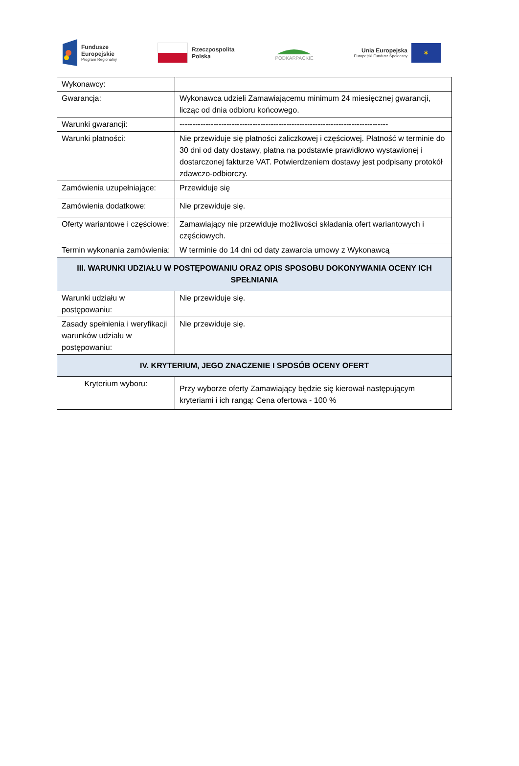Fundusze
Europejskie
Program Regionalny
Rzeczpospolita
Polska
PODKARPACKIE
Unia Europejska
Europejski Fundusz Społeczny
✶
| Wykonawcy: | |
| Gwarancja: | Wykonawca udzieli Zamawiającemu minimum 24 miesięcznej gwarancji, licząc od dnia odbioru końcowego. |
| Warunki gwarancji: | -------------------------------------------------------------------------------- |
| Warunki płatności: | Nie przewiduje się płatności zaliczkowej i częściowej. Płatność w terminie do 30 dni od daty dostawy, płatna na podstawie prawidłowo wystawionej i dostarczonej fakturze VAT. Potwierdzeniem dostawy jest podpisany protokół zdawczo-odbiorczy. |
| Zamówienia uzupełniające: | Przewiduje się |
| Zamówienia dodatkowe: | Nie przewiduje się. |
| Oferty wariantowe i częściowe: | Zamawiający nie przewiduje możliwości składania ofert wariantowych i częściowych. |
| Termin wykonania zamówienia: | W terminie do 14 dni od daty zawarcia umowy z Wykonawcą |
| III. WARUNKI UDZIAŁU W POSTĘPOWANIU ORAZ OPIS SPOSOBU DOKONYWANIA OCENY ICH SPEŁNIANIA | |
| Warunki udziału w postępowaniu: | Nie przewiduje się. |
| Zasady spełnienia i weryfikacji warunków udziału w postępowaniu: | Nie przewiduje się. |
| IV. KRYTERIUM, JEGO ZNACZENIE I SPOSÓB OCENY OFERT | |
| Kryterium wyboru: | Przy wyborze oferty Zamawiający będzie się kierował następującym kryteriami i ich rangą: Cena ofertowa - 100 % |